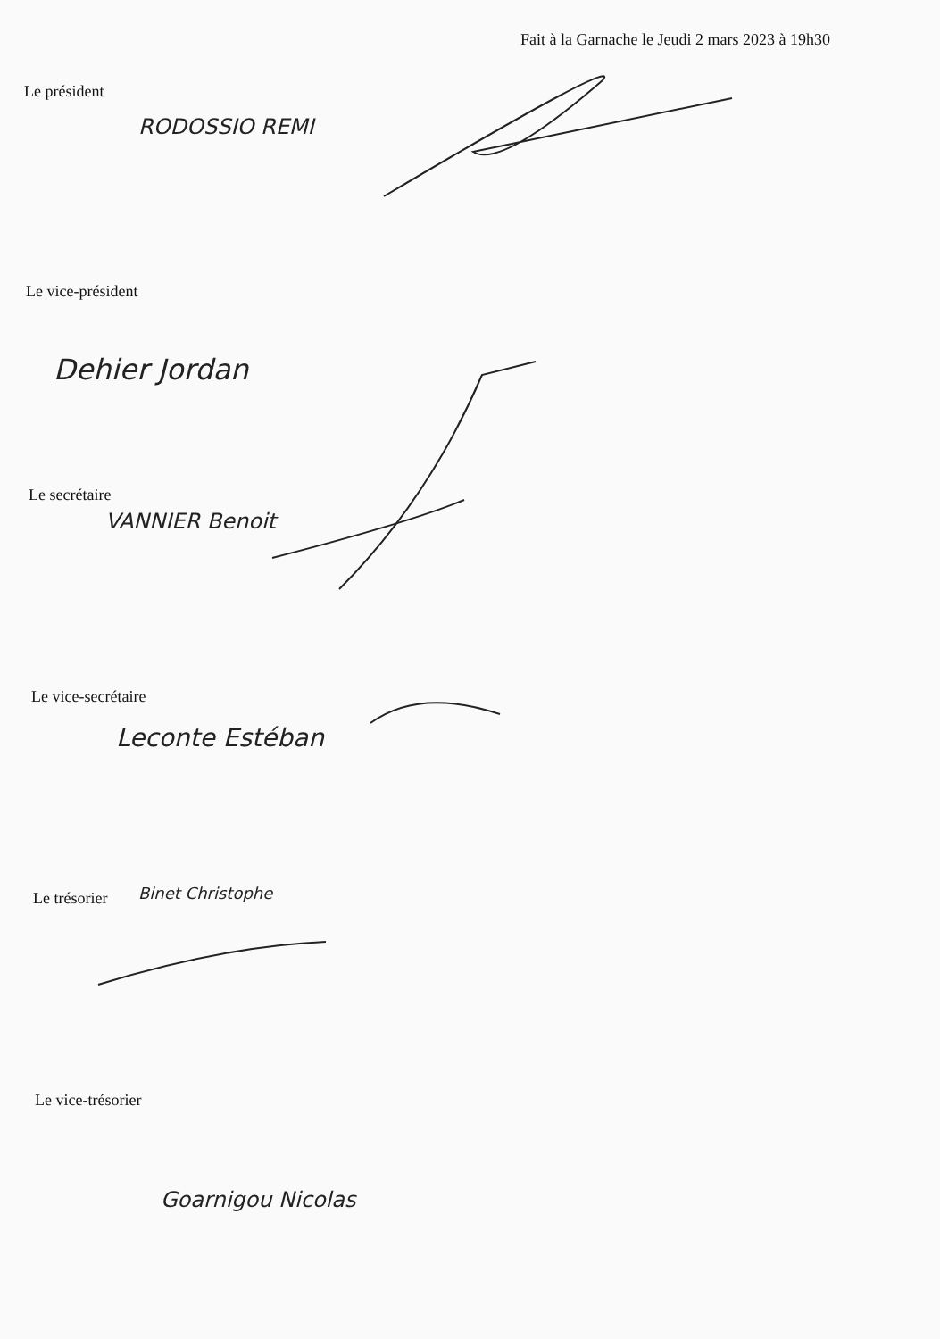Fait à la Garnache le Jeudi 2 mars 2023 à 19h30
Le président
RODOSSIO REMI
Le vice-président
Dehier Jordan
Le secrétaire
VANNIER Benoit
Le vice-secrétaire
Leconte Estéban
Le trésorier Binet Christophe
Le vice-trésorier
Goarnigou Nicolas